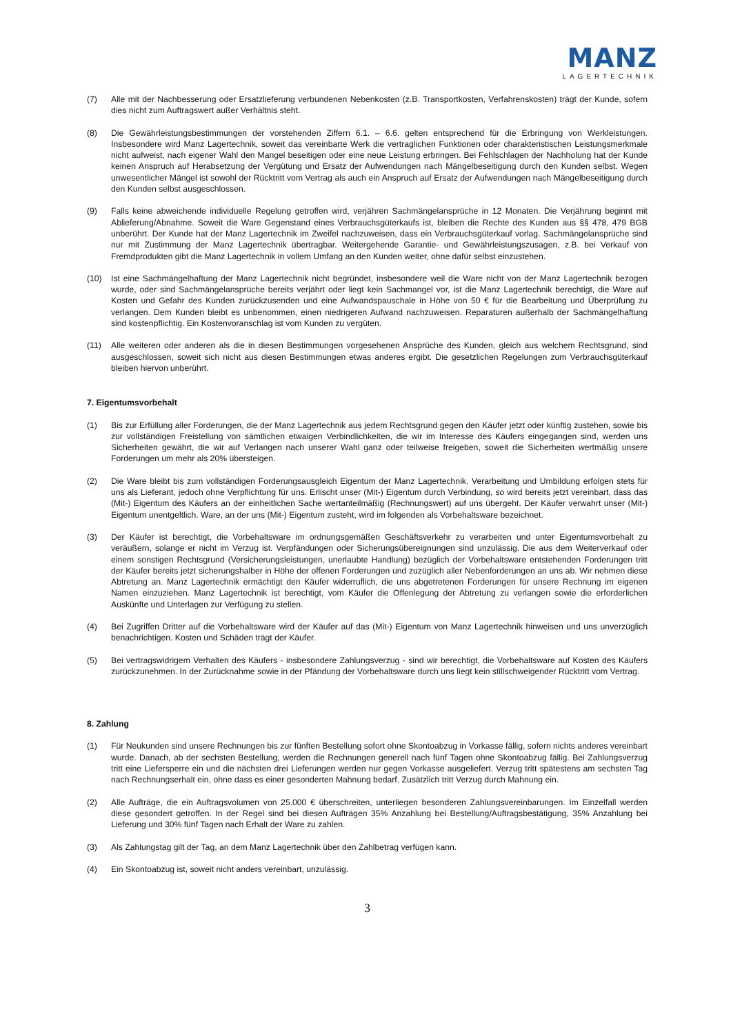MANZ
LAGERTECHNIK
(7) Alle mit der Nachbesserung oder Ersatzlieferung verbundenen Nebenkosten (z.B. Transportkosten, Verfahrenskosten) trägt der Kunde, sofern dies nicht zum Auftragswert außer Verhältnis steht.
(8) Die Gewährleistungsbestimmungen der vorstehenden Ziffern 6.1. – 6.6. gelten entsprechend für die Erbringung von Werkleistungen. Insbesondere wird Manz Lagertechnik, soweit das vereinbarte Werk die vertraglichen Funktionen oder charakteristischen Leistungsmerkmale nicht aufweist, nach eigener Wahl den Mangel beseitigen oder eine neue Leistung erbringen. Bei Fehlschlagen der Nachholung hat der Kunde keinen Anspruch auf Herabsetzung der Vergütung und Ersatz der Aufwendungen nach Mängelbeseitigung durch den Kunden selbst. Wegen unwesentlicher Mängel ist sowohl der Rücktritt vom Vertrag als auch ein Anspruch auf Ersatz der Aufwendungen nach Mängelbeseitigung durch den Kunden selbst ausgeschlossen.
(9) Falls keine abweichende individuelle Regelung getroffen wird, verjähren Sachmängelansprüche in 12 Monaten. Die Verjährung beginnt mit Ablieferung/Abnahme. Soweit die Ware Gegenstand eines Verbrauchsgüterkaufs ist, bleiben die Rechte des Kunden aus §§ 478, 479 BGB unberührt. Der Kunde hat der Manz Lagertechnik im Zweifel nachzuweisen, dass ein Verbrauchsgüterkauf vorlag. Sachmängelansprüche sind nur mit Zustimmung der Manz Lagertechnik übertragbar. Weitergehende Garantie- und Gewährleistungszusagen, z.B. bei Verkauf von Fremdprodukten gibt die Manz Lagertechnik in vollem Umfang an den Kunden weiter, ohne dafür selbst einzustehen.
(10) Ist eine Sachmängelhaftung der Manz Lagertechnik nicht begründet, insbesondere weil die Ware nicht von der Manz Lagertechnik bezogen wurde, oder sind Sachmängelansprüche bereits verjährt oder liegt kein Sachmangel vor, ist die Manz Lagertechnik berechtigt, die Ware auf Kosten und Gefahr des Kunden zurückzusenden und eine Aufwandspauschale in Höhe von 50 € für die Bearbeitung und Überprüfung zu verlangen. Dem Kunden bleibt es unbenommen, einen niedrigeren Aufwand nachzuweisen. Reparaturen außerhalb der Sachmängelhaftung sind kostenpflichtig. Ein Kostenvoranschlag ist vom Kunden zu vergüten.
(11) Alle weiteren oder anderen als die in diesen Bestimmungen vorgesehenen Ansprüche des Kunden, gleich aus welchem Rechtsgrund, sind ausgeschlossen, soweit sich nicht aus diesen Bestimmungen etwas anderes ergibt. Die gesetzlichen Regelungen zum Verbrauchsgüterkauf bleiben hiervon unberührt.
7. Eigentumsvorbehalt
(1) Bis zur Erfüllung aller Forderungen, die der Manz Lagertechnik aus jedem Rechtsgrund gegen den Käufer jetzt oder künftig zustehen, sowie bis zur vollständigen Freistellung von sämtlichen etwaigen Verbindlichkeiten, die wir im Interesse des Käufers eingegangen sind, werden uns Sicherheiten gewährt, die wir auf Verlangen nach unserer Wahl ganz oder teilweise freigeben, soweit die Sicherheiten wertmäßig unsere Forderungen um mehr als 20% übersteigen.
(2) Die Ware bleibt bis zum vollständigen Forderungsausgleich Eigentum der Manz Lagertechnik. Verarbeitung und Umbildung erfolgen stets für uns als Lieferant, jedoch ohne Verpflichtung für uns. Erlischt unser (Mit-) Eigentum durch Verbindung, so wird bereits jetzt vereinbart, dass das (Mit-) Eigentum des Käufers an der einheitlichen Sache wertanteilmäßig (Rechnungswert) auf uns übergeht. Der Käufer verwahrt unser (Mit-) Eigentum unentgeltlich. Ware, an der uns (Mit-) Eigentum zusteht, wird im folgenden als Vorbehaltsware bezeichnet.
(3) Der Käufer ist berechtigt, die Vorbehaltsware im ordnungsgemäßen Geschäftsverkehr zu verarbeiten und unter Eigentumsvorbehalt zu veräußern, solange er nicht im Verzug ist. Verpfändungen oder Sicherungsübereignungen sind unzulässig. Die aus dem Weiterverkauf oder einem sonstigen Rechtsgrund (Versicherungsleistungen, unerlaubte Handlung) bezüglich der Vorbehaltsware entstehenden Forderungen tritt der Käufer bereits jetzt sicherungshalber in Höhe der offenen Forderungen und zuzüglich aller Nebenforderungen an uns ab. Wir nehmen diese Abtretung an. Manz Lagertechnik ermächtigt den Käufer widerruflich, die uns abgetretenen Forderungen für unsere Rechnung im eigenen Namen einzuziehen. Manz Lagertechnik ist berechtigt, vom Käufer die Offenlegung der Abtretung zu verlangen sowie die erforderlichen Auskünfte und Unterlagen zur Verfügung zu stellen.
(4) Bei Zugriffen Dritter auf die Vorbehaltsware wird der Käufer auf das (Mit-) Eigentum von Manz Lagertechnik hinweisen und uns unverzüglich benachrichtigen. Kosten und Schäden trägt der Käufer.
(5) Bei vertragswidrigem Verhalten des Käufers - insbesondere Zahlungsverzug - sind wir berechtigt, die Vorbehaltsware auf Kosten des Käufers zurückzunehmen. In der Zurücknahme sowie in der Pfändung der Vorbehaltsware durch uns liegt kein stillschweigender Rücktritt vom Vertrag.
8. Zahlung
(1) Für Neukunden sind unsere Rechnungen bis zur fünften Bestellung sofort ohne Skontoabzug in Vorkasse fällig, sofern nichts anderes vereinbart wurde. Danach, ab der sechsten Bestellung, werden die Rechnungen generell nach fünf Tagen ohne Skontoabzug fällig. Bei Zahlungsverzug tritt eine Liefersperre ein und die nächsten drei Lieferungen werden nur gegen Vorkasse ausgeliefert. Verzug tritt spätestens am sechsten Tag nach Rechnungserhalt ein, ohne dass es einer gesonderten Mahnung bedarf. Zusätzlich tritt Verzug durch Mahnung ein.
(2) Alle Aufträge, die ein Auftragsvolumen von 25.000 € überschreiten, unterliegen besonderen Zahlungsvereinbarungen. Im Einzelfall werden diese gesondert getroffen. In der Regel sind bei diesen Aufträgen 35% Anzahlung bei Bestellung/Auftragsbestätigung, 35% Anzahlung bei Lieferung und 30% fünf Tagen nach Erhalt der Ware zu zahlen.
(3) Als Zahlungstag gilt der Tag, an dem Manz Lagertechnik über den Zahlbetrag verfügen kann.
(4) Ein Skontoabzug ist, soweit nicht anders vereinbart, unzulässig.
3